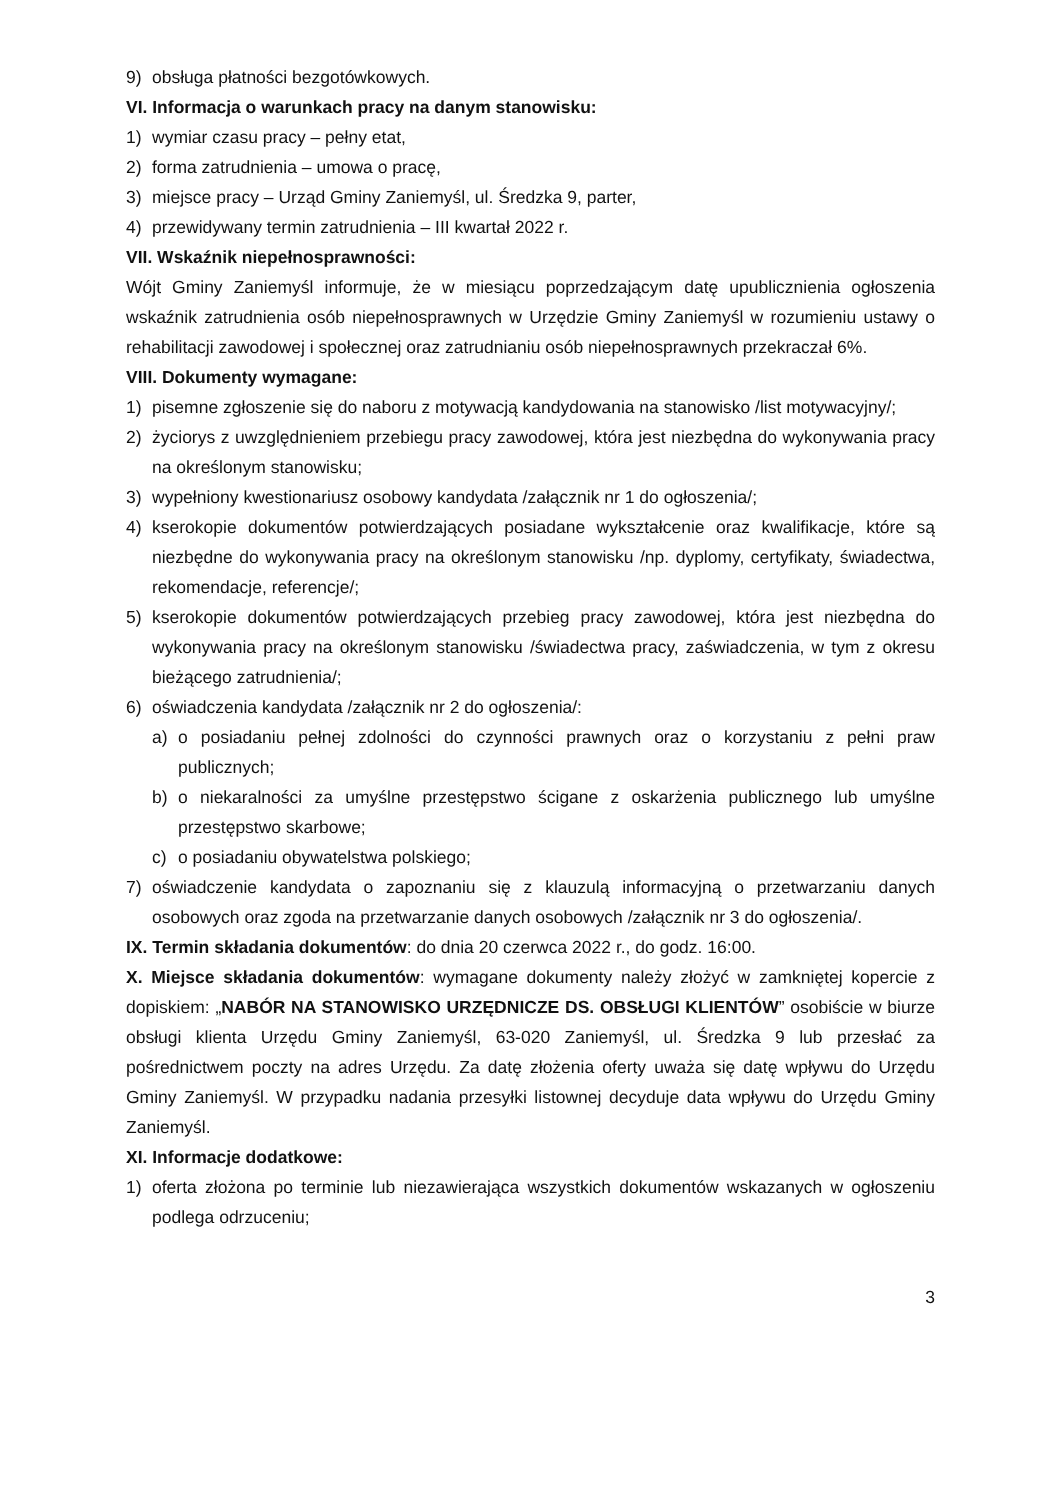9) obsługa płatności bezgotówkowych.
VI. Informacja o warunkach pracy na danym stanowisku:
1) wymiar czasu pracy – pełny etat,
2) forma zatrudnienia – umowa o pracę,
3) miejsce pracy – Urząd Gminy Zaniemyśl, ul. Średzka 9, parter,
4) przewidywany termin zatrudnienia – III kwartał 2022 r.
VII. Wskaźnik niepełnosprawności:
Wójt Gminy Zaniemyśl informuje, że w miesiącu poprzedzającym datę upublicznienia ogłoszenia wskaźnik zatrudnienia osób niepełnosprawnych w Urzędzie Gminy Zaniemyśl w rozumieniu ustawy o rehabilitacji zawodowej i społecznej oraz zatrudnianiu osób niepełnosprawnych przekraczał 6%.
VIII. Dokumenty wymagane:
1) pisemne zgłoszenie się do naboru z motywacją kandydowania na stanowisko /list motywacyjny/;
2) życiorys z uwzględnieniem przebiegu pracy zawodowej, która jest niezbędna do wykonywania pracy na określonym stanowisku;
3) wypełniony kwestionariusz osobowy kandydata /załącznik nr 1 do ogłoszenia/;
4) kserokopie dokumentów potwierdzających posiadane wykształcenie oraz kwalifikacje, które są niezbędne do wykonywania pracy na określonym stanowisku /np. dyplomy, certyfikaty, świadectwa, rekomendacje, referencje/;
5) kserokopie dokumentów potwierdzających przebieg pracy zawodowej, która jest niezbędna do wykonywania pracy na określonym stanowisku /świadectwa pracy, zaświadczenia, w tym z okresu bieżącego zatrudnienia/;
6) oświadczenia kandydata /załącznik nr 2 do ogłoszenia/:
a) o posiadaniu pełnej zdolności do czynności prawnych oraz o korzystaniu z pełni praw publicznych;
b) o niekaralności za umyślne przestępstwo ścigane z oskarżenia publicznego lub umyślne przestępstwo skarbowe;
c) o posiadaniu obywatelstwa polskiego;
7) oświadczenie kandydata o zapoznaniu się z klauzulą informacyjną o przetwarzaniu danych osobowych oraz zgoda na przetwarzanie danych osobowych /załącznik nr 3 do ogłoszenia/.
IX. Termin składania dokumentów: do dnia 20 czerwca 2022 r., do godz. 16:00.
X. Miejsce składania dokumentów: wymagane dokumenty należy złożyć w zamkniętej kopercie z dopiskiem: „NABÓR NA STANOWISKO URZĘDNICZE DS. OBSŁUGI KLIENTÓW” osobiście w biurze obsługi klienta Urzędu Gminy Zaniemyśl, 63-020 Zaniemyśl, ul. Średzka 9 lub przesłać za pośrednictwem poczty na adres Urzędu. Za datę złożenia oferty uważa się datę wpływu do Urzędu Gminy Zaniemyśl. W przypadku nadania przesyłki listownej decyduje data wpływu do Urzędu Gminy Zaniemyśl.
XI. Informacje dodatkowe:
1) oferta złożona po terminie lub niezawierająca wszystkich dokumentów wskazanych w ogłoszeniu podlega odrzuceniu;
3